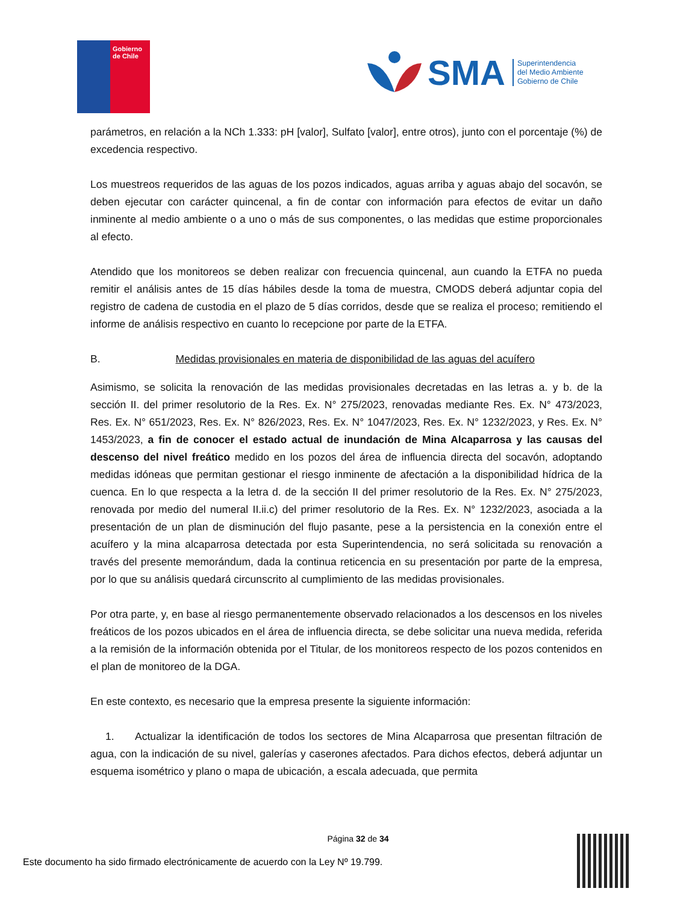Gobierno de Chile
SMA
Superintendencia
del Medio Ambiente
Gobierno de Chile
parámetros, en relación a la NCh 1.333: pH [valor], Sulfato [valor], entre otros), junto con el porcentaje (%) de excedencia respectivo.
Los muestreos requeridos de las aguas de los pozos indicados, aguas arriba y aguas abajo del socavón, se deben ejecutar con carácter quincenal, a fin de contar con información para efectos de evitar un daño inminente al medio ambiente o a uno o más de sus componentes, o las medidas que estime proporcionales al efecto.
Atendido que los monitoreos se deben realizar con frecuencia quincenal, aun cuando la ETFA no pueda remitir el análisis antes de 15 días hábiles desde la toma de muestra, CMODS deberá adjuntar copia del registro de cadena de custodia en el plazo de 5 días corridos, desde que se realiza el proceso; remitiendo el informe de análisis respectivo en cuanto lo recepcione por parte de la ETFA.
B. Medidas provisionales en materia de disponibilidad de las aguas del acuífero
Asimismo, se solicita la renovación de las medidas provisionales decretadas en las letras a. y b. de la sección II. del primer resolutorio de la Res. Ex. N° 275/2023, renovadas mediante Res. Ex. N° 473/2023, Res. Ex. N° 651/2023, Res. Ex. N° 826/2023, Res. Ex. N° 1047/2023, Res. Ex. N° 1232/2023, y Res. Ex. N° 1453/2023, a fin de conocer el estado actual de inundación de Mina Alcaparrosa y las causas del descenso del nivel freático medido en los pozos del área de influencia directa del socavón, adoptando medidas idóneas que permitan gestionar el riesgo inminente de afectación a la disponibilidad hídrica de la cuenca. En lo que respecta a la letra d. de la sección II del primer resolutorio de la Res. Ex. N° 275/2023, renovada por medio del numeral II.ii.c) del primer resolutorio de la Res. Ex. N° 1232/2023, asociada a la presentación de un plan de disminución del flujo pasante, pese a la persistencia en la conexión entre el acuífero y la mina alcaparrosa detectada por esta Superintendencia, no será solicitada su renovación a través del presente memorándum, dada la continua reticencia en su presentación por parte de la empresa, por lo que su análisis quedará circunscrito al cumplimiento de las medidas provisionales.
Por otra parte, y, en base al riesgo permanentemente observado relacionados a los descensos en los niveles freáticos de los pozos ubicados en el área de influencia directa, se debe solicitar una nueva medida, referida a la remisión de la información obtenida por el Titular, de los monitoreos respecto de los pozos contenidos en el plan de monitoreo de la DGA.
En este contexto, es necesario que la empresa presente la siguiente información:
1. Actualizar la identificación de todos los sectores de Mina Alcaparrosa que presentan filtración de agua, con la indicación de su nivel, galerías y caserones afectados. Para dichos efectos, deberá adjuntar un esquema isométrico y plano o mapa de ubicación, a escala adecuada, que permita
Página 32 de 34
Este documento ha sido firmado electrónicamente de acuerdo con la Ley Nº 19.799.